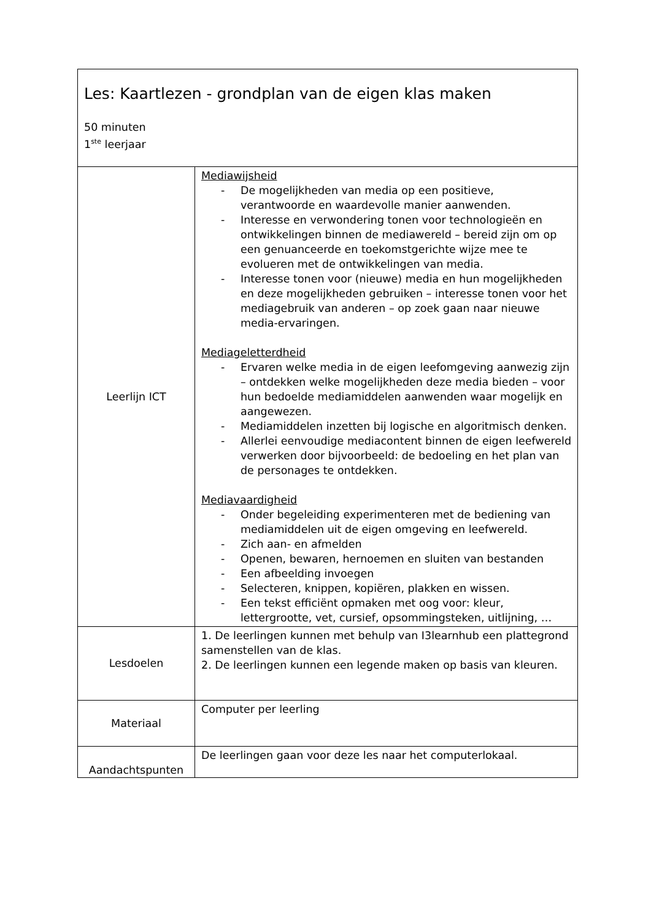| Les: Kaartlezen - grondplan van de eigen klas maken 50 minuten 1<sup>ste</sup> leerjaar | |
| Leerlijn ICT | Mediawijsheid - De mogelijkheden van media op een positieve, verantwoorde en waardevolle manier aanwenden. - Interesse en verwondering tonen voor technologieën en ontwikkelingen binnen de mediawereld – bereid zijn om op een genuanceerde en toekomstgerichte wijze mee te evolueren met de ontwikkelingen van media. - Interesse tonen voor (nieuwe) media en hun mogelijkheden en deze mogelijkheden gebruiken – interesse tonen voor het mediagebruik van anderen – op zoek gaan naar nieuwe media-ervaringen. Mediageletterdheid - Ervaren welke media in de eigen leefomgeving aanwezig zijn – ontdekken welke mogelijkheden deze media bieden – voor hun bedoelde mediamiddelen aanwenden waar mogelijk en aangewezen. - Mediamiddelen inzetten bij logische en algoritmisch denken. - Allerlei eenvoudige mediacontent binnen de eigen leefwereld verwerken door bijvoorbeeld: de bedoeling en het plan van de personages te ontdekken. Mediavaardigheid - Onder begeleiding experimenteren met de bediening van mediamiddelen uit de eigen omgeving en leefwereld. - Zich aan- en afmelden - Openen, bewaren, hernoemen en sluiten van bestanden - Een afbeelding invoegen - Selecteren, knippen, kopiëren, plakken en wissen. - Een tekst efficiënt opmaken met oog voor: kleur, lettergrootte, vet, cursief, opsommingsteken, uitlijning, … |
| Lesdoelen | 1. De leerlingen kunnen met behulp van I3learnhub een plattegrond samenstellen van de klas. 2. De leerlingen kunnen een legende maken op basis van kleuren. |
| Materiaal | Computer per leerling |
| Aandachtspunten | De leerlingen gaan voor deze les naar het computerlokaal. |